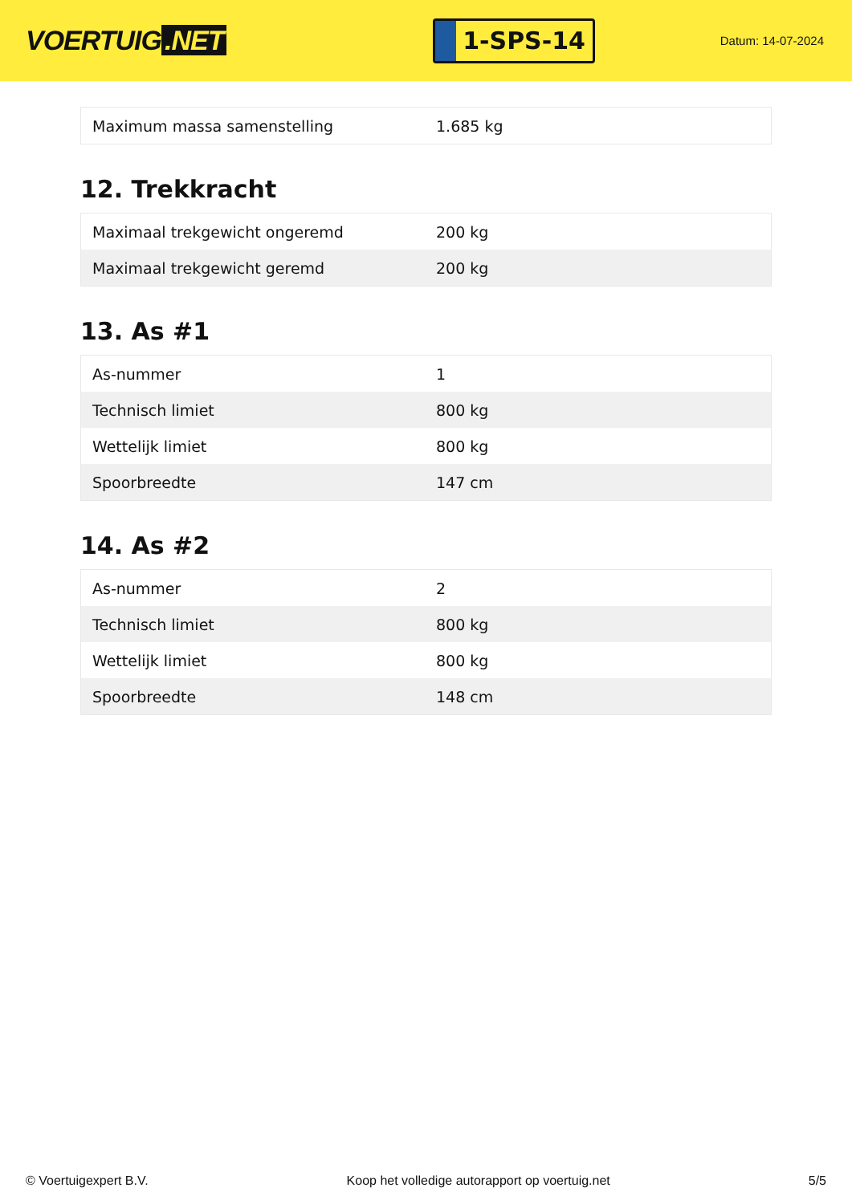VOERTUIG.NET
1-SPS-14
Datum: 14-07-2024
| Maximum massa samenstelling | 1.685 kg |
12. Trekkracht
| Maximaal trekgewicht ongeremd | 200 kg |
| Maximaal trekgewicht geremd | 200 kg |
13. As #1
| As-nummer | 1 |
| Technisch limiet | 800 kg |
| Wettelijk limiet | 800 kg |
| Spoorbreedte | 147 cm |
14. As #2
| As-nummer | 2 |
| Technisch limiet | 800 kg |
| Wettelijk limiet | 800 kg |
| Spoorbreedte | 148 cm |
© Voertuigexpert B.V. Koop het volledige autorapport op voertuig.net 5/5